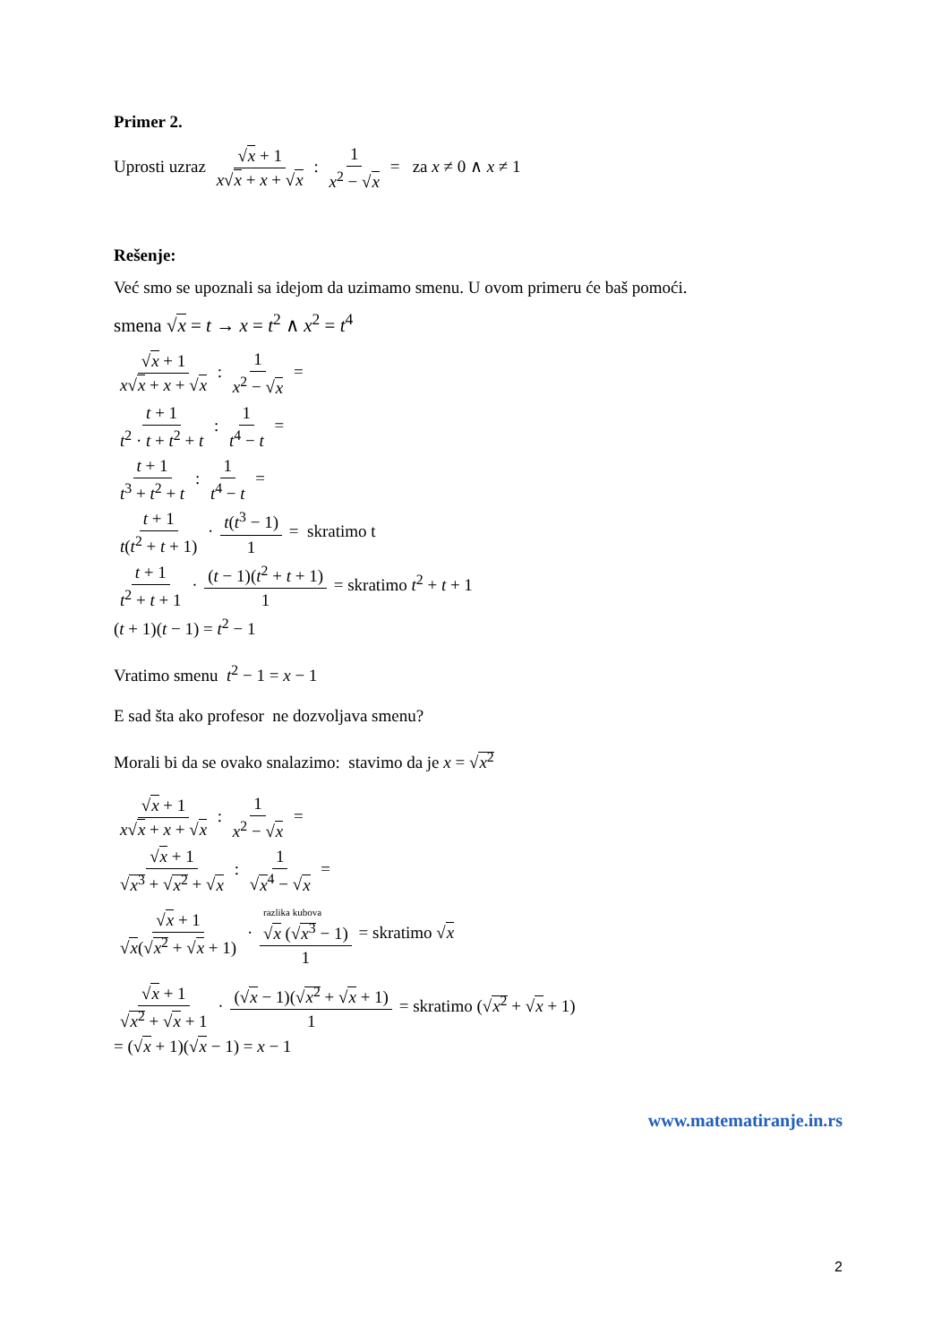Primer 2.
Uprosti uzraz √x + 1 x√x + x + √x : 1 x<sup>2</sup> − √x = za x ≠ 0 ∧ x ≠ 1
Rešenje:
Već smo se upoznali sa idejom da uzimamo smenu. U ovom primeru će baš pomoći.
smena √x = t → x = t<sup>2</sup> ∧ x<sup>2</sup> = t<sup>4</sup>
√x + 1 x√x + x + √x : 1 x<sup>2</sup> − √x =
t + 1 t<sup>2</sup> · t + t<sup>2</sup> + t : 1 t<sup>4</sup> − t =
t + 1 t<sup>3</sup> + t<sup>2</sup> + t : 1 t<sup>4</sup> − t =
t + 1 t(t<sup>2</sup> + t + 1) · t(t<sup>3</sup> − 1) 1 = skratimo t
t + 1 t<sup>2</sup> + t + 1 · (t − 1)(t<sup>2</sup> + t + 1) 1 = skratimo t<sup>2</sup> + t + 1
(t + 1)(t − 1) = t<sup>2</sup> − 1
Vratimo smenu t<sup>2</sup> − 1 = x − 1
E sad šta ako profesor ne dozvoljava smenu?
Morali bi da se ovako snalazimo: stavimo da je x = √x<sup>2</sup>
√x + 1 x√x + x + √x : 1 x<sup>2</sup> − √x =
√x + 1 √x<sup>3</sup> + √x<sup>2</sup> + √x : 1 √x<sup>4</sup> − √x =
√x + 1 √x(√x<sup>2</sup> + √x + 1) · razlika kubova
√x (√x<sup>3</sup> − 1) 1 = skratimo √x
√x + 1 √x<sup>2</sup> + √x + 1 · (√x − 1)(√x<sup>2</sup> + √x + 1) 1 = skratimo (√x<sup>2</sup> + √x + 1)
= (√x + 1)(√x − 1) = x − 1
www.matematiranje.in.rs
2